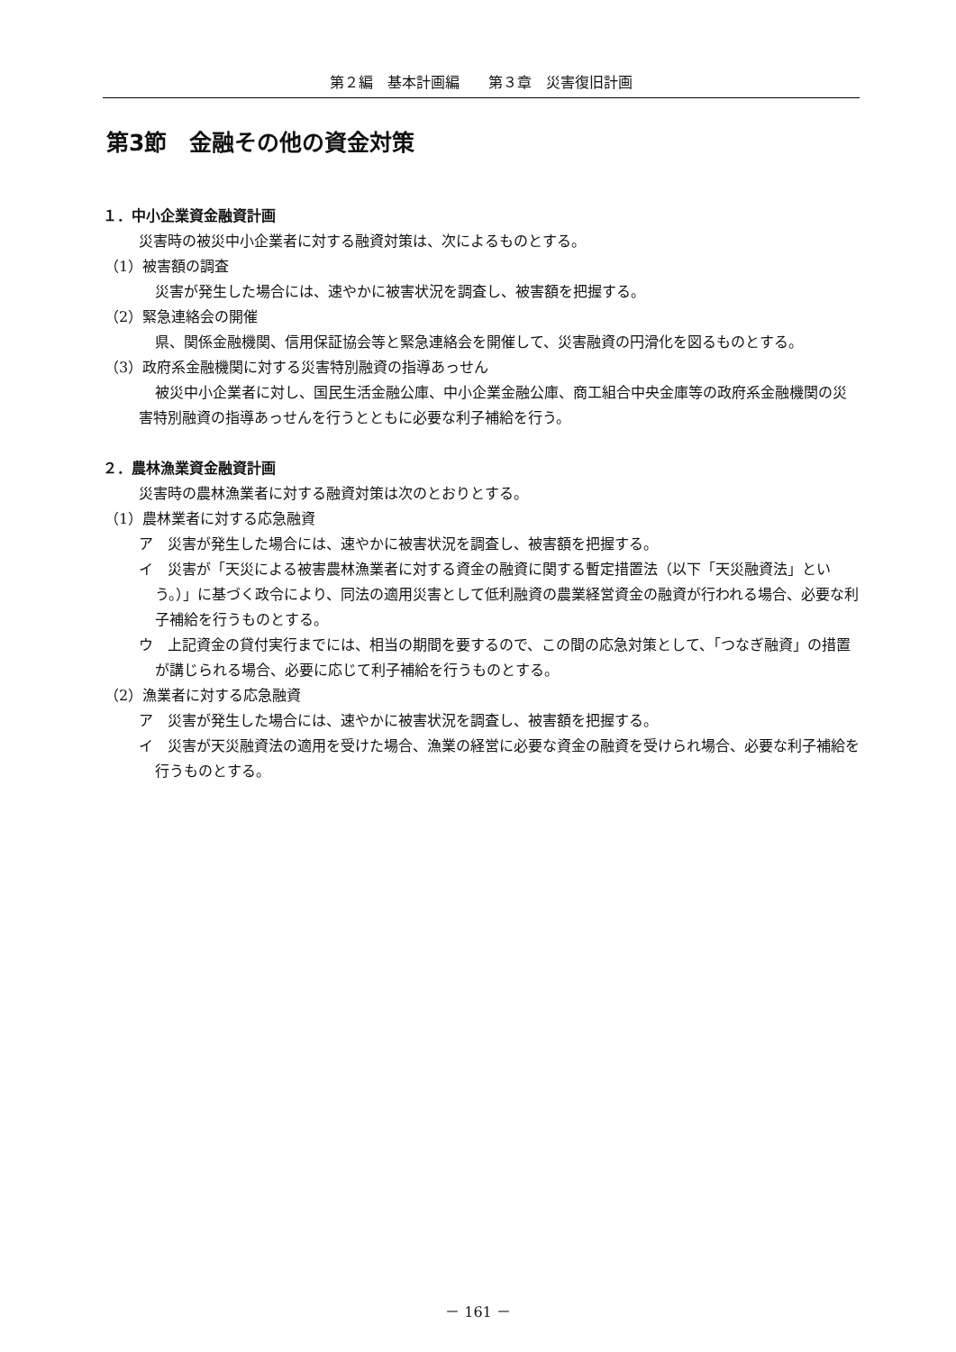第２編　基本計画編　　第３章　災害復旧計画
第3節　金融その他の資金対策
１．中小企業資金融資計画
災害時の被災中小企業者に対する融資対策は、次によるものとする。
（1）被害額の調査
災害が発生した場合には、速やかに被害状況を調査し、被害額を把握する。
（2）緊急連絡会の開催
県、関係金融機関、信用保証協会等と緊急連絡会を開催して、災害融資の円滑化を図るものとする。
（3）政府系金融機関に対する災害特別融資の指導あっせん
被災中小企業者に対し、国民生活金融公庫、中小企業金融公庫、商工組合中央金庫等の政府系金融機関の災害特別融資の指導あっせんを行うとともに必要な利子補給を行う。
２．農林漁業資金融資計画
災害時の農林漁業者に対する融資対策は次のとおりとする。
（1）農林業者に対する応急融資
ア　災害が発生した場合には、速やかに被害状況を調査し、被害額を把握する。
イ　災害が「天災による被害農林漁業者に対する資金の融資に関する暫定措置法（以下「天災融資法」という。）」に基づく政令により、同法の適用災害として低利融資の農業経営資金の融資が行われる場合、必要な利子補給を行うものとする。
ウ　上記資金の貸付実行までには、相当の期間を要するので、この間の応急対策として、「つなぎ融資」の措置が講じられる場合、必要に応じて利子補給を行うものとする。
（2）漁業者に対する応急融資
ア　災害が発生した場合には、速やかに被害状況を調査し、被害額を把握する。
イ　災害が天災融資法の適用を受けた場合、漁業の経営に必要な資金の融資を受けられ場合、必要な利子補給を行うものとする。
－ 161 －